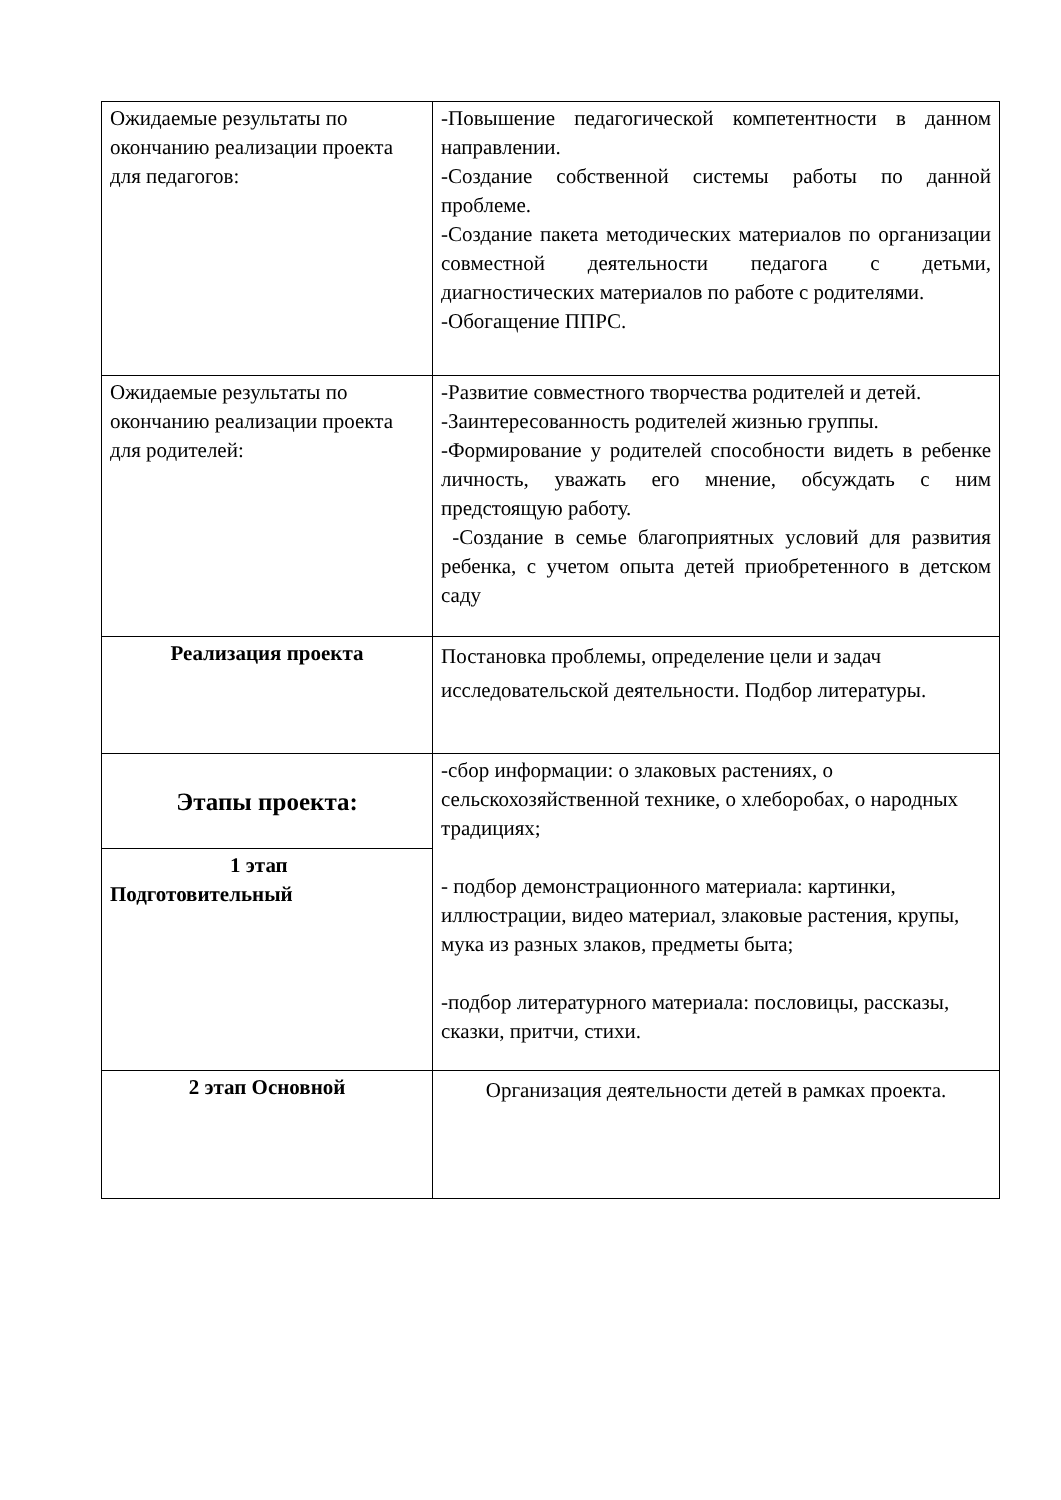| Ожидаемые результаты по окончанию реализации проекта для педагогов: | -Повышение педагогической компетентности в данном направлении. -Создание собственной системы работы по данной проблеме. -Создание пакета методических материалов по организации совместной деятельности педагога с детьми, диагностических материалов по работе с родителями. -Обогащение ППРС. |
| Ожидаемые результаты по окончанию реализации проекта для родителей: | -Развитие совместного творчества родителей и детей. -Заинтересованность родителей жизнью группы. -Формирование у родителей способности видеть в ребенке личность, уважать его мнение, обсуждать с ним предстоящую работу. -Создание в семье благоприятных условий для развития ребенка, с учетом опыта детей приобретенного в детском саду |
| Реализация проекта | Постановка проблемы, определение цели и задач исследовательской деятельности. Подбор литературы. |
| Этапы проекта: | -сбор информации: о злаковых растениях, о сельскохозяйственной технике, о хлеборобах, о народных традициях; - подбор демонстрационного материала: картинки, иллюстрации, видео материал, злаковые растения, крупы, мука из разных злаков, предметы быта; -подбор литературного материала: пословицы, рассказы, сказки, притчи, стихи. |
| 1 этап Подготовительный | |
| 2 этап Основной | Организация деятельности детей в рамках проекта. |